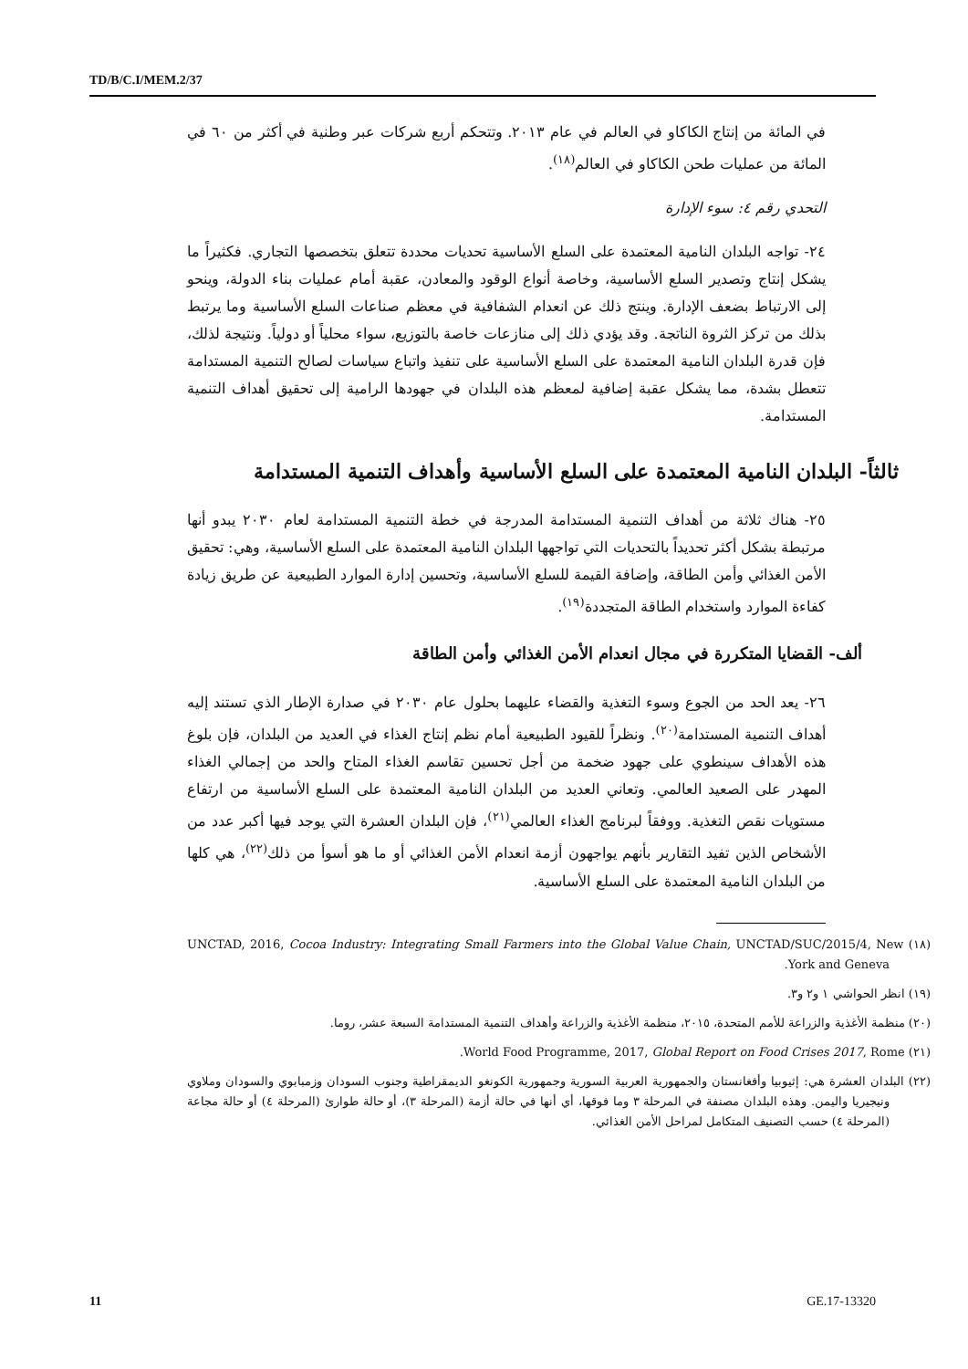TD/B/C.I/MEM.2/37
في المائة من إنتاج الكاكاو في العالم في عام ٢٠١٣. وتتحكم أربع شركات عبر وطنية في أكثر من ٦٠ في المائة من عمليات طحن الكاكاو في العالم<sup>(١٨)</sup>.
التحدي رقم ٤: سوء الإدارة
٢٤- تواجه البلدان النامية المعتمدة على السلع الأساسية تحديات محددة تتعلق بتخصصها التجاري. فكثيراً ما يشكل إنتاج وتصدير السلع الأساسية، وخاصة أنواع الوقود والمعادن، عقبة أمام عمليات بناء الدولة، وينحو إلى الارتباط بضعف الإدارة. وينتج ذلك عن انعدام الشفافية في معظم صناعات السلع الأساسية وما يرتبط بذلك من تركز الثروة الناتجة. وقد يؤدي ذلك إلى منازعات خاصة بالتوزيع، سواء محلياً أو دولياً. ونتيجة لذلك، فإن قدرة البلدان النامية المعتمدة على السلع الأساسية على تنفيذ واتباع سياسات لصالح التنمية المستدامة تتعطل بشدة، مما يشكل عقبة إضافية لمعظم هذه البلدان في جهودها الرامية إلى تحقيق أهداف التنمية المستدامة.
ثالثاً- البلدان النامية المعتمدة على السلع الأساسية وأهداف التنمية المستدامة
٢٥- هناك ثلاثة من أهداف التنمية المستدامة المدرجة في خطة التنمية المستدامة لعام ٢٠٣٠ يبدو أنها مرتبطة بشكل أكثر تحديداً بالتحديات التي تواجهها البلدان النامية المعتمدة على السلع الأساسية، وهي: تحقيق الأمن الغذائي وأمن الطاقة، وإضافة القيمة للسلع الأساسية، وتحسين إدارة الموارد الطبيعية عن طريق زيادة كفاءة الموارد واستخدام الطاقة المتجددة<sup>(١٩)</sup>.
ألف- القضايا المتكررة في مجال انعدام الأمن الغذائي وأمن الطاقة
٢٦- يعد الحد من الجوع وسوء التغذية والقضاء عليهما بحلول عام ٢٠٣٠ في صدارة الإطار الذي تستند إليه أهداف التنمية المستدامة<sup>(٢٠)</sup>. ونظراً للقيود الطبيعية أمام نظم إنتاج الغذاء في العديد من البلدان، فإن بلوغ هذه الأهداف سينطوي على جهود ضخمة من أجل تحسين تقاسم الغذاء المتاح والحد من إجمالي الغذاء المهدر على الصعيد العالمي. وتعاني العديد من البلدان النامية المعتمدة على السلع الأساسية من ارتفاع مستويات نقص التغذية. ووفقاً لبرنامج الغذاء العالمي<sup>(٢١)</sup>، فإن البلدان العشرة التي يوجد فيها أكبر عدد من الأشخاص الذين تفيد التقارير بأنهم يواجهون أزمة انعدام الأمن الغذائي أو ما هو أسوأ من ذلك<sup>(٢٢)</sup>، هي كلها من البلدان النامية المعتمدة على السلع الأساسية.
(١٨) UNCTAD, 2016, Cocoa Industry: Integrating Small Farmers into the Global Value Chain, UNCTAD/SUC/2015/4, New York and Geneva.
(١٩) انظر الحواشي ١ و٢ و٣.
(٢٠) منظمة الأغذية والزراعة للأمم المتحدة، ٢٠١٥، منظمة الأغذية والزراعة وأهداف التنمية المستدامة السبعة عشر، روما.
(٢١) World Food Programme, 2017, Global Report on Food Crises 2017, Rome.
(٢٢) البلدان العشرة هي: إثيوبيا وأفغانستان والجمهورية العربية السورية وجمهورية الكونغو الديمقراطية وجنوب السودان وزمبابوي والسودان وملاوي ونيجيريا واليمن. وهذه البلدان مصنفة في المرحلة ٣ وما فوقها، أي أنها في حالة أزمة (المرحلة ٣)، أو حالة طوارئ (المرحلة ٤) أو حالة مجاعة (المرحلة ٤) حسب التصنيف المتكامل لمراحل الأمن الغذائي.
11 GE.17-13320